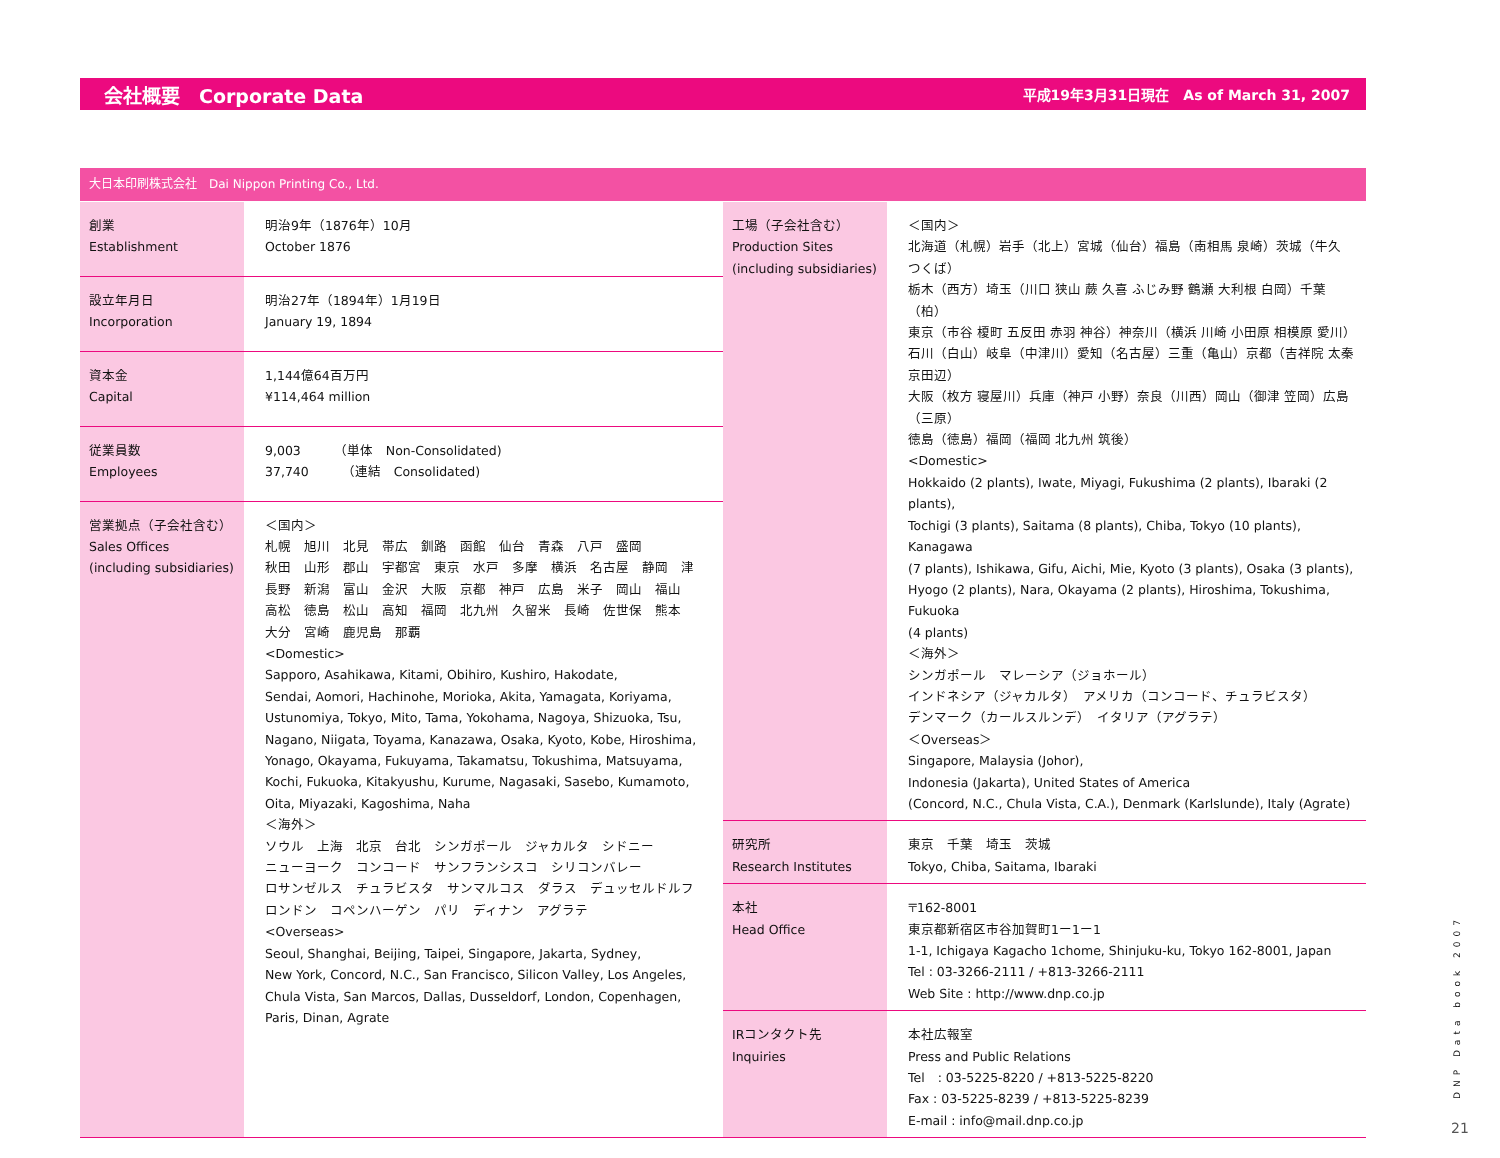会社概要　Corporate Data 平成19年3月31日現在　As of March 31, 2007
大日本印刷株式会社　Dai Nippon Printing Co., Ltd.
| 創業 Establishment | 明治9年（1876年）10月 October 1876 |
| 設立年月日 Incorporation | 明治27年（1894年）1月19日 January 19, 1894 |
| 資本金 Capital | 1,144億64百万円 ¥114,464 million |
| 従業員数 Employees | 9,003 （単体 Non-Consolidated) 37,740 （連結 Consolidated) |
| 営業拠点（子会社含む） Sales Offices (including subsidiaries) | ＜国内＞ 札幌 旭川 北見 帯広 釧路 函館 仙台 青森 八戸 盛岡 秋田 山形 郡山 宇都宮 東京 水戸 多摩 横浜 名古屋 静岡 津 長野 新潟 富山 金沢 大阪 京都 神戸 広島 米子 岡山 福山 高松 徳島 松山 高知 福岡 北九州 久留米 長崎 佐世保 熊本 大分 宮崎 鹿児島 那覇 <Domestic> Sapporo, Asahikawa, Kitami, Obihiro, Kushiro, Hakodate, Sendai, Aomori, Hachinohe, Morioka, Akita, Yamagata, Koriyama, Ustunomiya, Tokyo, Mito, Tama, Yokohama, Nagoya, Shizuoka, Tsu, Nagano, Niigata, Toyama, Kanazawa, Osaka, Kyoto, Kobe, Hiroshima, Yonago, Okayama, Fukuyama, Takamatsu, Tokushima, Matsuyama, Kochi, Fukuoka, Kitakyushu, Kurume, Nagasaki, Sasebo, Kumamoto, Oita, Miyazaki, Kagoshima, Naha ＜海外＞ ソウル 上海 北京 台北 シンガポール ジャカルタ シドニー ニューヨーク コンコード サンフランシスコ シリコンバレー ロサンゼルス チュラビスタ サンマルコス ダラス デュッセルドルフ ロンドン コペンハーゲン パリ ディナン アグラテ <Overseas> Seoul, Shanghai, Beijing, Taipei, Singapore, Jakarta, Sydney, New York, Concord, N.C., San Francisco, Silicon Valley, Los Angeles, Chula Vista, San Marcos, Dallas, Dusseldorf, London, Copenhagen, Paris, Dinan, Agrate |
| 工場（子会社含む） Production Sites (including subsidiaries) | ＜国内＞ 北海道（札幌）岩手（北上）宮城（仙台）福島（南相馬 泉崎）茨城（牛久 つくば） 栃木（西方）埼玉（川口 狭山 蕨 久喜 ふじみ野 鶴瀬 大利根 白岡）千葉（柏） 東京（市谷 榎町 五反田 赤羽 神谷）神奈川（横浜 川崎 小田原 相模原 愛川） 石川（白山）岐阜（中津川）愛知（名古屋）三重（亀山）京都（吉祥院 太秦 京田辺） 大阪（枚方 寝屋川）兵庫（神戸 小野）奈良（川西）岡山（御津 笠岡）広島（三原） 徳島（徳島）福岡（福岡 北九州 筑後） <Domestic> Hokkaido (2 plants), Iwate, Miyagi, Fukushima (2 plants), Ibaraki (2 plants), Tochigi (3 plants), Saitama (8 plants), Chiba, Tokyo (10 plants), Kanagawa (7 plants), Ishikawa, Gifu, Aichi, Mie, Kyoto (3 plants), Osaka (3 plants), Hyogo (2 plants), Nara, Okayama (2 plants), Hiroshima, Tokushima, Fukuoka (4 plants) ＜海外＞ シンガポール マレーシア（ジョホール） インドネシア（ジャカルタ） アメリカ（コンコード、チュラビスタ） デンマーク（カールスルンデ） イタリア（アグラテ） ＜Overseas＞ Singapore, Malaysia (Johor), Indonesia (Jakarta), United States of America (Concord, N.C., Chula Vista, C.A.), Denmark (Karlslunde), Italy (Agrate) |
| 研究所 Research Institutes | 東京 千葉 埼玉 茨城 Tokyo, Chiba, Saitama, Ibaraki |
| 本社 Head Office | 〒162-8001 東京都新宿区市谷加賀町1ー1ー1 1-1, Ichigaya Kagacho 1chome, Shinjuku-ku, Tokyo 162-8001, Japan Tel : 03-3266-2111 / +813-3266-2111 Web Site : http://www.dnp.co.jp |
| IRコンタクト先 Inquiries | 本社広報室 Press and Public Relations Tel : 03-5225-8220 / +813-5225-8220 Fax : 03-5225-8239 / +813-5225-8239 E-mail : info@mail.dnp.co.jp |
DNP Data book 2007
21